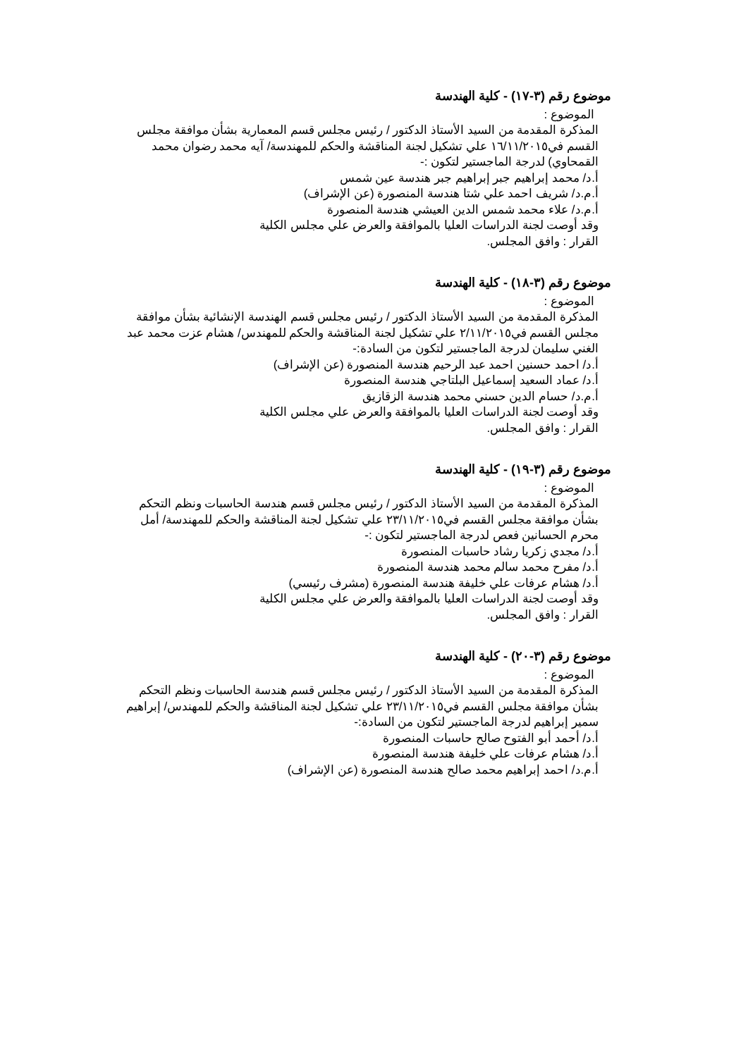موضوع رقم (٣-١٧) - كلية الهندسة
الموضوع :
المذكرة المقدمة من السيد الأستاذ الدكتور / رئيس مجلس قسم المعمارية بشأن موافقة مجلس القسم في١٦/١١/٢٠١٥ علي تشكيل لجنة المناقشة والحكم للمهندسة/ آيه محمد رضوان محمد القمحاوي) لدرجة الماجستير لتكون :-
أ.د/ محمد إبراهيم جبر إبراهيم جبر هندسة عين شمس
أ.م.د/ شريف احمد علي شتا هندسة المنصورة (عن الإشراف)
أ.م.د/ علاء محمد شمس الدين العيشي هندسة المنصورة
وقد أوصت لجنة الدراسات العليا بالموافقة والعرض علي مجلس الكلية
القرار : وافق المجلس.
موضوع رقم (٣-١٨) - كلية الهندسة
الموضوع :
المذكرة المقدمة من السيد الأستاذ الدكتور / رئيس مجلس قسم الهندسة الإنشائية بشأن موافقة مجلس القسم في٢/١١/٢٠١٥ علي تشكيل لجنة المناقشة والحكم للمهندس/ هشام عزت محمد عبد الغني سليمان لدرجة الماجستير لتكون من السادة:-
أ.د/ احمد حسنين احمد عبد الرحيم هندسة المنصورة (عن الإشراف)
أ.د/ عماد السعيد إسماعيل البلتاجي هندسة المنصورة
أ.م.د/ حسام الدين حسني محمد هندسة الزقازيق
وقد أوصت لجنة الدراسات العليا بالموافقة والعرض علي مجلس الكلية
القرار : وافق المجلس.
موضوع رقم (٣-١٩) - كلية الهندسة
الموضوع :
المذكرة المقدمة من السيد الأستاذ الدكتور / رئيس مجلس قسم هندسة الحاسبات ونظم التحكم بشأن موافقة مجلس القسم في٢٣/١١/٢٠١٥ علي تشكيل لجنة المناقشة والحكم للمهندسة/ أمل محرم الحسانين فعص لدرجة الماجستير لتكون :-
أ.د/ مجدي زكريا رشاد حاسبات المنصورة
أ.د/ مفرح محمد سالم محمد هندسة المنصورة
أ.د/ هشام عرفات علي خليفة هندسة المنصورة (مشرف رئيسي)
وقد أوصت لجنة الدراسات العليا بالموافقة والعرض علي مجلس الكلية
القرار : وافق المجلس.
موضوع رقم (٣-٢٠) - كلية الهندسة
الموضوع :
المذكرة المقدمة من السيد الأستاذ الدكتور / رئيس مجلس قسم هندسة الحاسبات ونظم التحكم بشأن موافقة مجلس القسم في٢٣/١١/٢٠١٥ علي تشكيل لجنة المناقشة والحكم للمهندس/ إبراهيم سمير إبراهيم لدرجة الماجستير لتكون من السادة:-
أ.د/ أحمد أبو الفتوح صالح حاسبات المنصورة
أ.د/ هشام عرفات علي خليفة هندسة المنصورة
أ.م.د/ احمد إبراهيم محمد صالح هندسة المنصورة (عن الإشراف)